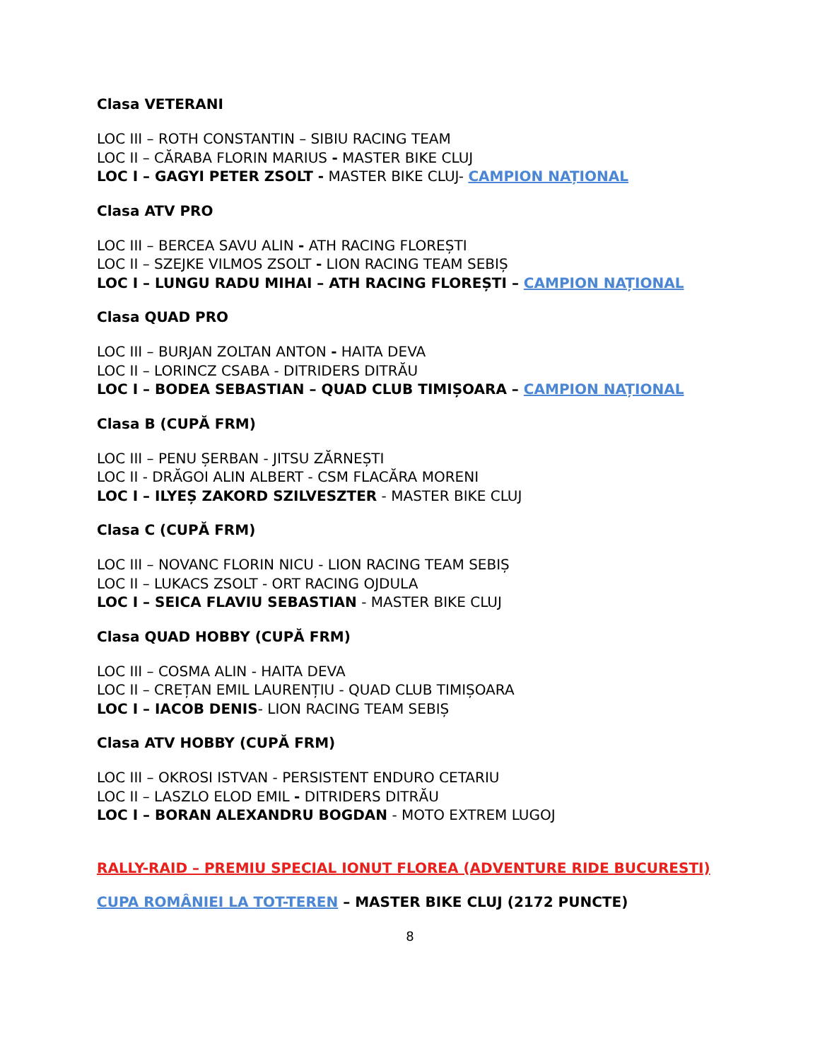Clasa VETERANI
LOC III – ROTH CONSTANTIN – SIBIU RACING TEAM
LOC II – CĂRABA FLORIN MARIUS - MASTER BIKE CLUJ
LOC I – GAGYI PETER ZSOLT - MASTER BIKE CLUJ- CAMPION NAȚIONAL
Clasa ATV PRO
LOC III – BERCEA SAVU ALIN - ATH RACING FLOREȘTI
LOC II – SZEJKE VILMOS ZSOLT - LION RACING TEAM SEBIȘ
LOC I – LUNGU RADU MIHAI – ATH RACING FLOREȘTI – CAMPION NAȚIONAL
Clasa QUAD PRO
LOC III – BURJAN ZOLTAN ANTON - HAITA DEVA
LOC II – LORINCZ CSABA - DITRIDERS DITRĂU
LOC I – BODEA SEBASTIAN – QUAD CLUB TIMIȘOARA – CAMPION NAȚIONAL
Clasa B (CUPĂ FRM)
LOC III – PENU ȘERBAN - JITSU ZĂRNEȘTI
LOC II - DRĂGOI ALIN ALBERT - CSM FLACĂRA MORENI
LOC I – ILYEȘ ZAKORD SZILVESZTER - MASTER BIKE CLUJ
Clasa C (CUPĂ FRM)
LOC III – NOVANC FLORIN NICU - LION RACING TEAM SEBIȘ
LOC II – LUKACS ZSOLT - ORT RACING OJDULA
LOC I – SEICA FLAVIU SEBASTIAN - MASTER BIKE CLUJ
Clasa QUAD HOBBY (CUPĂ FRM)
LOC III – COSMA ALIN - HAITA DEVA
LOC II – CREȚAN EMIL LAURENȚIU - QUAD CLUB TIMIȘOARA
LOC I – IACOB DENIS- LION RACING TEAM SEBIȘ
Clasa ATV HOBBY (CUPĂ FRM)
LOC III – OKROSI ISTVAN - PERSISTENT ENDURO CETARIU
LOC II – LASZLO ELOD EMIL - DITRIDERS DITRĂU
LOC I – BORAN ALEXANDRU BOGDAN - MOTO EXTREM LUGOJ
RALLY-RAID – PREMIU SPECIAL IONUT FLOREA (ADVENTURE RIDE BUCURESTI)
CUPA ROMÂNIEI LA TOT-TEREN – MASTER BIKE CLUJ (2172 PUNCTE)
8